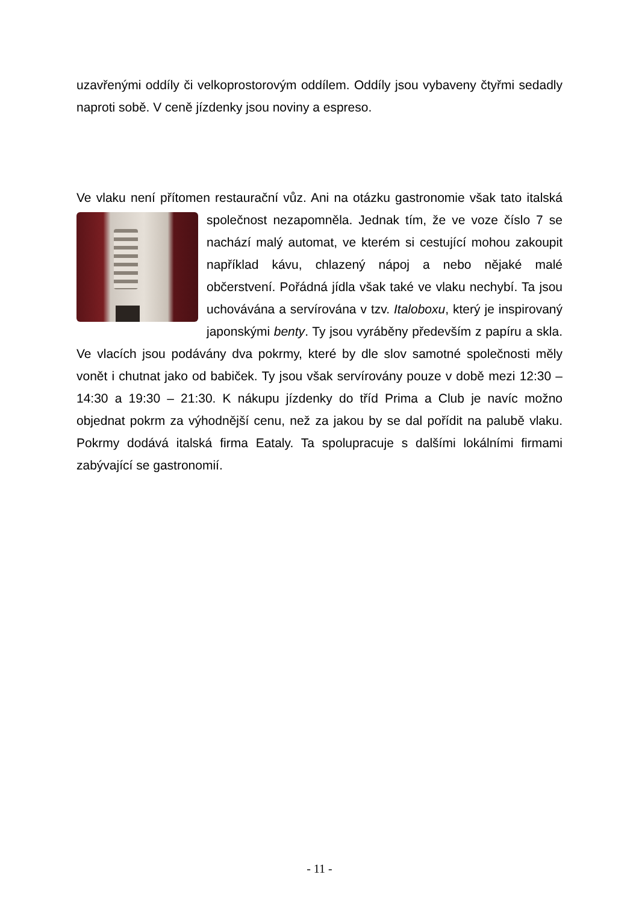uzavřenými oddíly či velkoprostorovým oddílem. Oddíly jsou vybaveny čtyřmi sedadly naproti sobě. V ceně jízdenky jsou noviny a espreso.
Ve vlaku není přítomen restaurační vůz. Ani na otázku gastronomie však tato italská společnost nezapomněla. Jednak tím, že ve voze číslo 7 se nachází malý automat, ve kterém si cestující mohou zakoupit například kávu, chlazený nápoj a nebo nějaké malé občerstvení. Pořádná jídla však také ve vlaku nechybí. Ta jsou uchovávána a servírována v tzv. Italoboxu, který je inspirovaný japonskými benty. Ty jsou vyráběny především z papíru a skla. Ve vlacích jsou podávány dva pokrmy, které by dle slov samotné společnosti měly vonět i chutnat jako od babiček. Ty jsou však servírovány pouze v době mezi 12:30 – 14:30 a 19:30 – 21:30. K nákupu jízdenky do tříd Prima a Club je navíc možno objednat pokrm za výhodnější cenu, než za jakou by se dal pořídit na palubě vlaku. Pokrmy dodává italská firma Eataly. Ta spolupracuje s dalšími lokálními firmami zabývající se gastronomií.
- 11 -